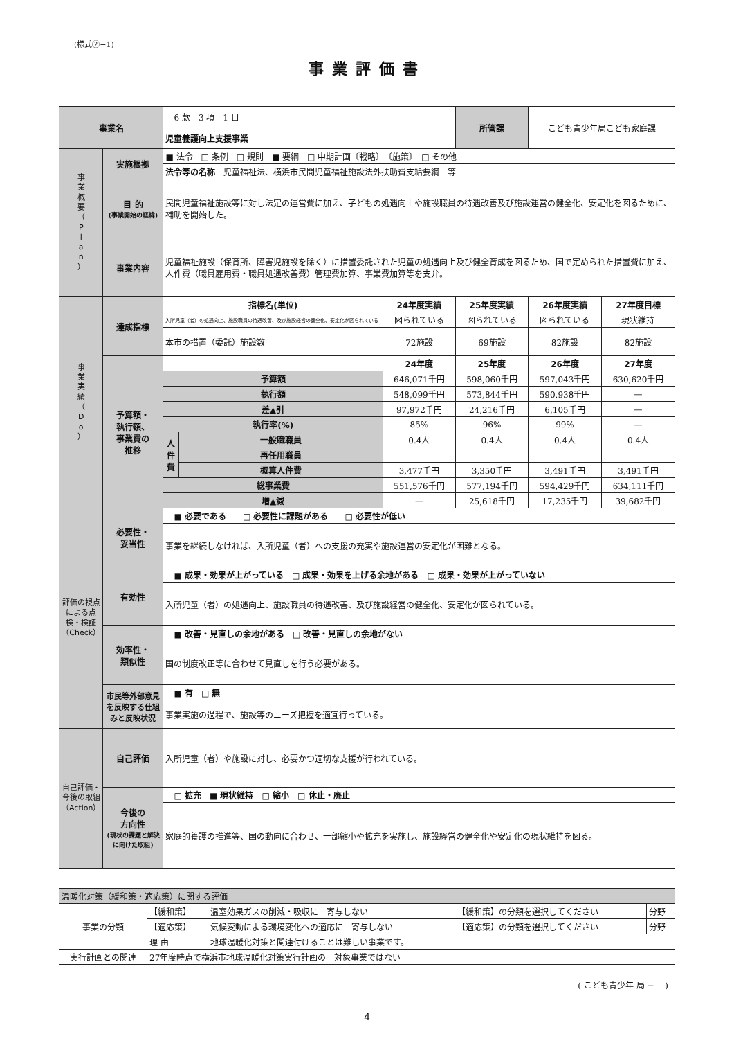(様式②−1)
事業評価書
| 事業名 | | 6 款 3 項 1 目 児童養護向上支援事業 | | | 所管課 | こども青少年局こども家庭課 | |
| 事 業 概 要 （ P l a n ） | 実施根拠 | ■ 法令 □ 条例 □ 規則 ■ 要綱 □ 中期計画〔戦略〕 〔施策〕 □ その他 | | | | | |
| | | 法令等の名称 児童福祉法、横浜市民間児童福祉施設法外扶助費支給要綱 等 | | | | | |
| | 目 的 (事業開始の経緯) | 民間児童福祉施設等に対し法定の運営費に加え、子どもの処遇向上や施設職員の待遇改善及び施設運営の健全化、安定化を図るために、補助を開始した。 | | | | | |
| | 事業内容 | 児童福祉施設（保育所、障害児施設を除く）に措置委託された児童の処遇向上及び健全育成を図るため、国で定められた措置費に加え、人件費（職員雇用費・職員処遇改善費）管理費加算、事業費加算等を支弁。 | | | | | |
| 事 業 実 績 （ D o ） | 達成指標 | 指標名(単位) | | 24年度実績 | 25年度実績 | 26年度実績 | 27年度目標 |
| | | 入所児童（者）の処遇向上、施設職員の待遇改善、及び施設経営の健全化、安定化が図られている | | 図られている | 図られている | 図られている | 現状維持 |
| | | 本市の措置（委託）施設数 | | 72施設 | 69施設 | 82施設 | 82施設 |
| | 予算額・ 執行額、 事業費の 推移 | | | 24年度 | 25年度 | 26年度 | 27年度 |
| | | 予算額 | | 646,071千円 | 598,060千円 | 597,043千円 | 630,620千円 |
| | | 執行額 | | 548,099千円 | 573,844千円 | 590,938千円 | — |
| | | 差▲引 | | 97,972千円 | 24,216千円 | 6,105千円 | — |
| | | 執行率(%) | | 85% | 96% | 99% | — |
| | | 人 件 費 | 一般職職員 | 0.4人 | 0.4人 | 0.4人 | 0.4人 |
| | | | 再任用職員 | | | | |
| | | | 概算人件費 | 3,477千円 | 3,350千円 | 3,491千円 | 3,491千円 |
| | | 総事業費 | | 551,576千円 | 577,194千円 | 594,429千円 | 634,111千円 |
| | | 増▲減 | | — | 25,618千円 | 17,235千円 | 39,682千円 |
| 評価の視点による点検・検証（Check） | 必要性・ 妥当性 | ■ 必要である □ 必要性に課題がある □ 必要性が低い | | | | | |
| | | 事業を継続しなければ、入所児童（者）への支援の充実や施設運営の安定化が困難となる。 | | | | | |
| | 有効性 | ■ 成果・効果が上がっている □ 成果・効果を上げる余地がある □ 成果・効果が上がっていない | | | | | |
| | | 入所児童（者）の処遇向上、施設職員の待遇改善、及び施設経営の健全化、安定化が図られている。 | | | | | |
| | 効率性・ 類似性 | ■ 改善・見直しの余地がある □ 改善・見直しの余地がない | | | | | |
| | | 国の制度改正等に合わせて見直しを行う必要がある。 | | | | | |
| | 市民等外部意見を反映する仕組みと反映状況 | ■ 有 □ 無 | | | | | |
| | | 事業実施の過程で、施設等のニーズ把握を適宜行っている。 | | | | | |
| 自己評価・今後の取組（Action） | 自己評価 | 入所児童（者）や施設に対し、必要かつ適切な支援が行われている。 | | | | | |
| | 今後の 方向性 (現状の課題と解決に向けた取組) | □ 拡充 ■ 現状維持 □ 縮小 □ 休止・廃止 | | | | | |
| | | 家庭的養護の推進等、国の動向に合わせ、一部縮小や拡充を実施し、施設経営の健全化や安定化の現状維持を図る。 | | | | | |
| 温暖化対策（緩和策・適応策）に関する評価 | | | | |
| 事業の分類 | 【緩和策】 | 温室効果ガスの削減・吸収に 寄与しない | 【緩和策】の分類を選択してください | 分野 |
| | 【適応策】 | 気候変動による環境変化への適応に 寄与しない | 【適応策】の分類を選択してください | 分野 |
| | 理 由 | 地球温暖化対策と関連付けることは難しい事業です。 | | |
| 実行計画との関連 | 27年度時点で横浜市地球温暖化対策実行計画の 対象事業ではない | | | |
( こども青少年 局 −　 )
4